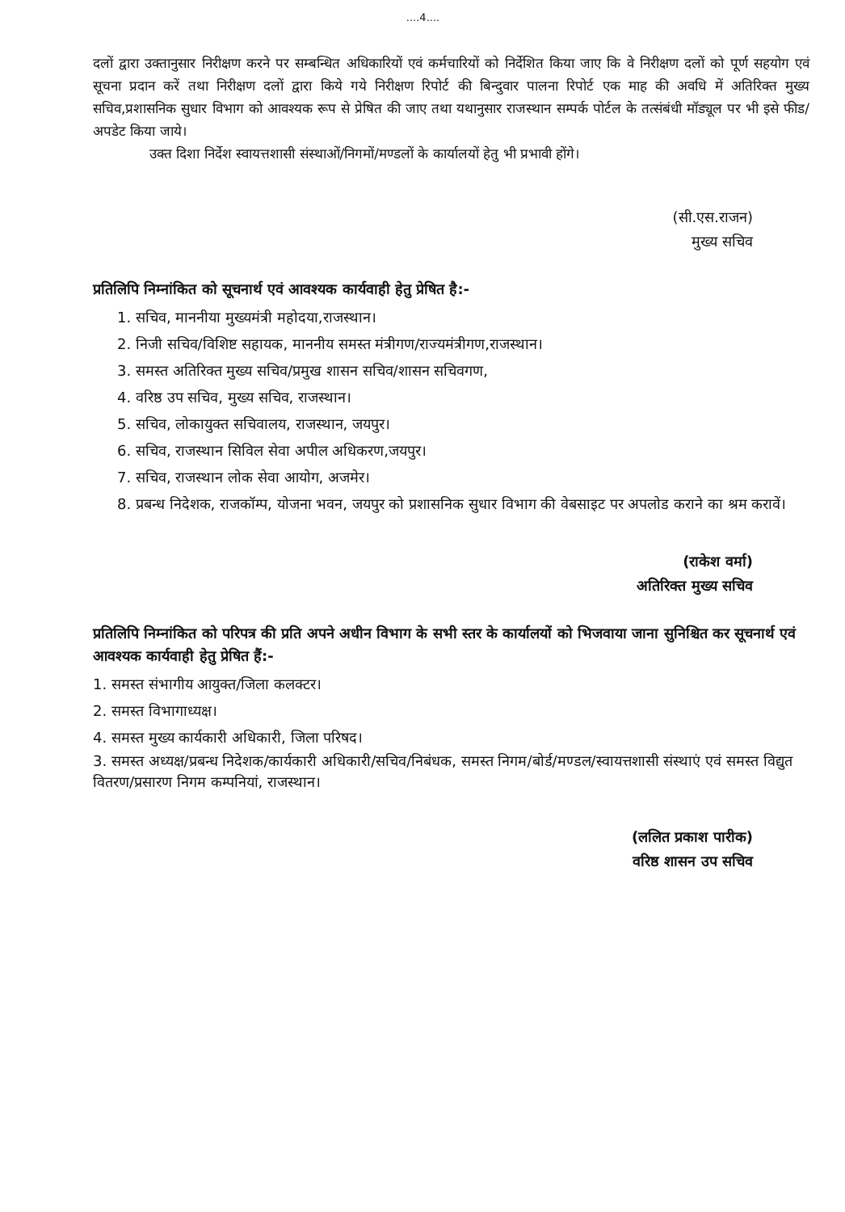....4....
दलों द्वारा उक्तानुसार निरीक्षण करने पर सम्बन्धित अधिकारियों एवं कर्मचारियों को निर्देशित किया जाए कि वे निरीक्षण दलों को पूर्ण सहयोग एवं सूचना प्रदान करें तथा निरीक्षण दलों द्वारा किये गये निरीक्षण रिपोर्ट की बिन्दुवार पालना रिपोर्ट एक माह की अवधि में अतिरिक्त मुख्य सचिव,प्रशासनिक सुधार विभाग को आवश्यक रूप से प्रेषित की जाए तथा यथानुसार राजस्थान सम्पर्क पोर्टल के तत्संबंधी मॉड्यूल पर भी इसे फीड/अपडेट किया जाये।
उक्त दिशा निर्देश स्वायत्तशासी संस्थाओं/निगमों/मण्डलों के कार्यालयों हेतु भी प्रभावी होंगे।
(सी.एस.राजन)
मुख्य सचिव
प्रतिलिपि निम्नांकित को सूचनार्थ एवं आवश्यक कार्यवाही हेतु प्रेषित है:-
1. सचिव, माननीया मुख्यमंत्री महोदया,राजस्थान।
2. निजी सचिव/विशिष्ट सहायक, माननीय समस्त मंत्रीगण/राज्यमंत्रीगण,राजस्थान।
3. समस्त अतिरिक्त मुख्य सचिव/प्रमुख शासन सचिव/शासन सचिवगण,
4. वरिष्ठ उप सचिव, मुख्य सचिव, राजस्थान।
5. सचिव, लोकायुक्त सचिवालय, राजस्थान, जयपुर।
6. सचिव, राजस्थान सिविल सेवा अपील अधिकरण,जयपुर।
7. सचिव, राजस्थान लोक सेवा आयोग, अजमेर।
8. प्रबन्ध निदेशक, राजकॉम्प, योजना भवन, जयपुर को प्रशासनिक सुधार विभाग की वेबसाइट पर अपलोड कराने का श्रम करावें।
(राकेश वर्मा)
अतिरिक्त मुख्य सचिव
प्रतिलिपि निम्नांकित को परिपत्र की प्रति अपने अधीन विभाग के सभी स्तर के कार्यालयों को भिजवाया जाना सुनिश्चित कर सूचनार्थ एवं आवश्यक कार्यवाही हेतु प्रेषित हैं:-
1. समस्त संभागीय आयुक्त/जिला कलक्टर।
2. समस्त विभागाध्यक्ष।
4. समस्त मुख्य कार्यकारी अधिकारी, जिला परिषद।
3. समस्त अध्यक्ष/प्रबन्ध निदेशक/कार्यकारी अधिकारी/सचिव/निबंधक, समस्त निगम/बोर्ड/मण्डल/स्वायत्तशासी संस्थाएं एवं समस्त विद्युत वितरण/प्रसारण निगम कम्पनियां, राजस्थान।
(ललित प्रकाश पारीक)
वरिष्ठ शासन उप सचिव